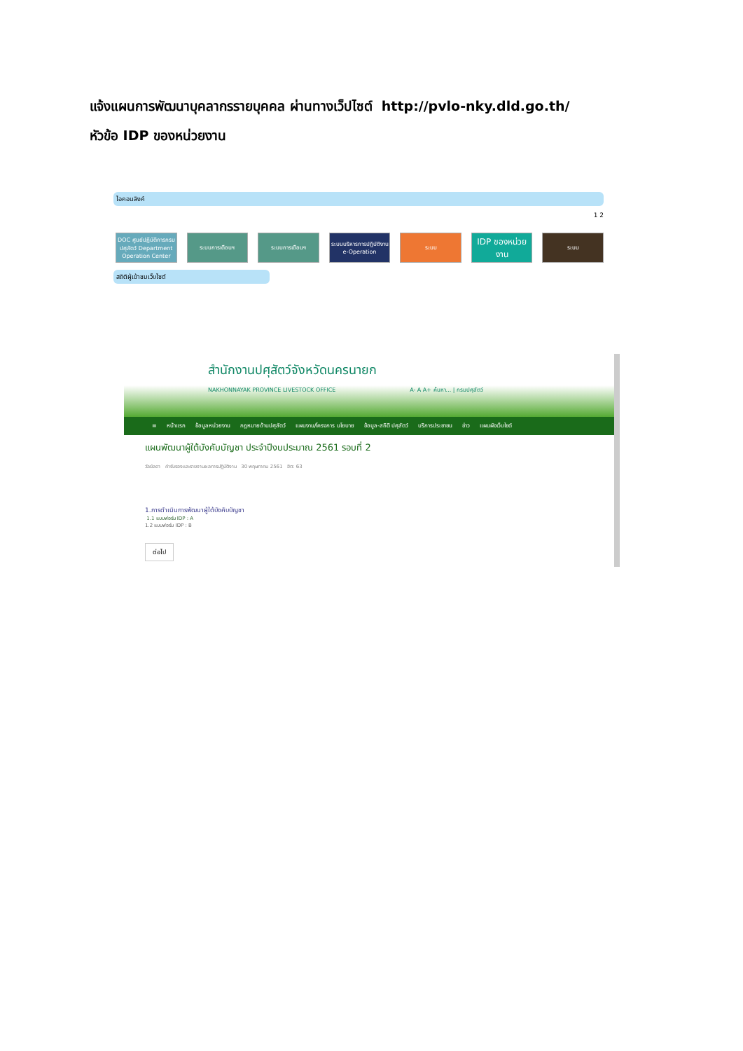แจ้งแผนการพัฒนาบุคลากรรายบุคคล ผ่านทางเว็ปไซต์ http://pvlo-nky.dld.go.th/
หัวข้อ IDP ของหน่วยงาน
ไอคอนลิงค์
1 2
DOC ศูนย์ปฏิบัติการกรมปศุสัตว์ Department Operation Center
ระบบการเตือนฯ ระบบการเตือนฯ ระบบบริหารการปฏิบัติงาน e-Operation
ระบบ
IDP ของหน่วยงาน
ระบบ
สถิติผู้เข้าชมเว็บไซต์
สำนักงานปศุสัตว์จังหวัดนครนายก
NAKHONNAYAK PROVINCE LIVESTOCK OFFICE A- A A+ ค้นหา... | กรมปศุสัตว์
≡ หน้าแรก ข้อมูลหน่วยงาน กฎหมายด้านปศุสัตว์ แผนงาน/โครงการ นโยบาย ข้อมูล-สถิติ ปศุสัตว์ บริการประชาชน ข่าว แผนผังเว็บไซต์
แผนพัฒนาผู้ใต้บังคับบัญชา ประจำปีงบประมาณ 2561 รอบที่ 2
วัลย์ลดา คำรับรองและรายงานผลการปฏิบัติงาน 30 พฤษภาคม 2561 ฮิต: 63
1.การดำเนินการพัฒนาผู้ใต้บังคับบัญชา
1.1 แบบฟอร์ม IDP : A
1.2 แบบฟอร์ม IDP : B
ต่อไป